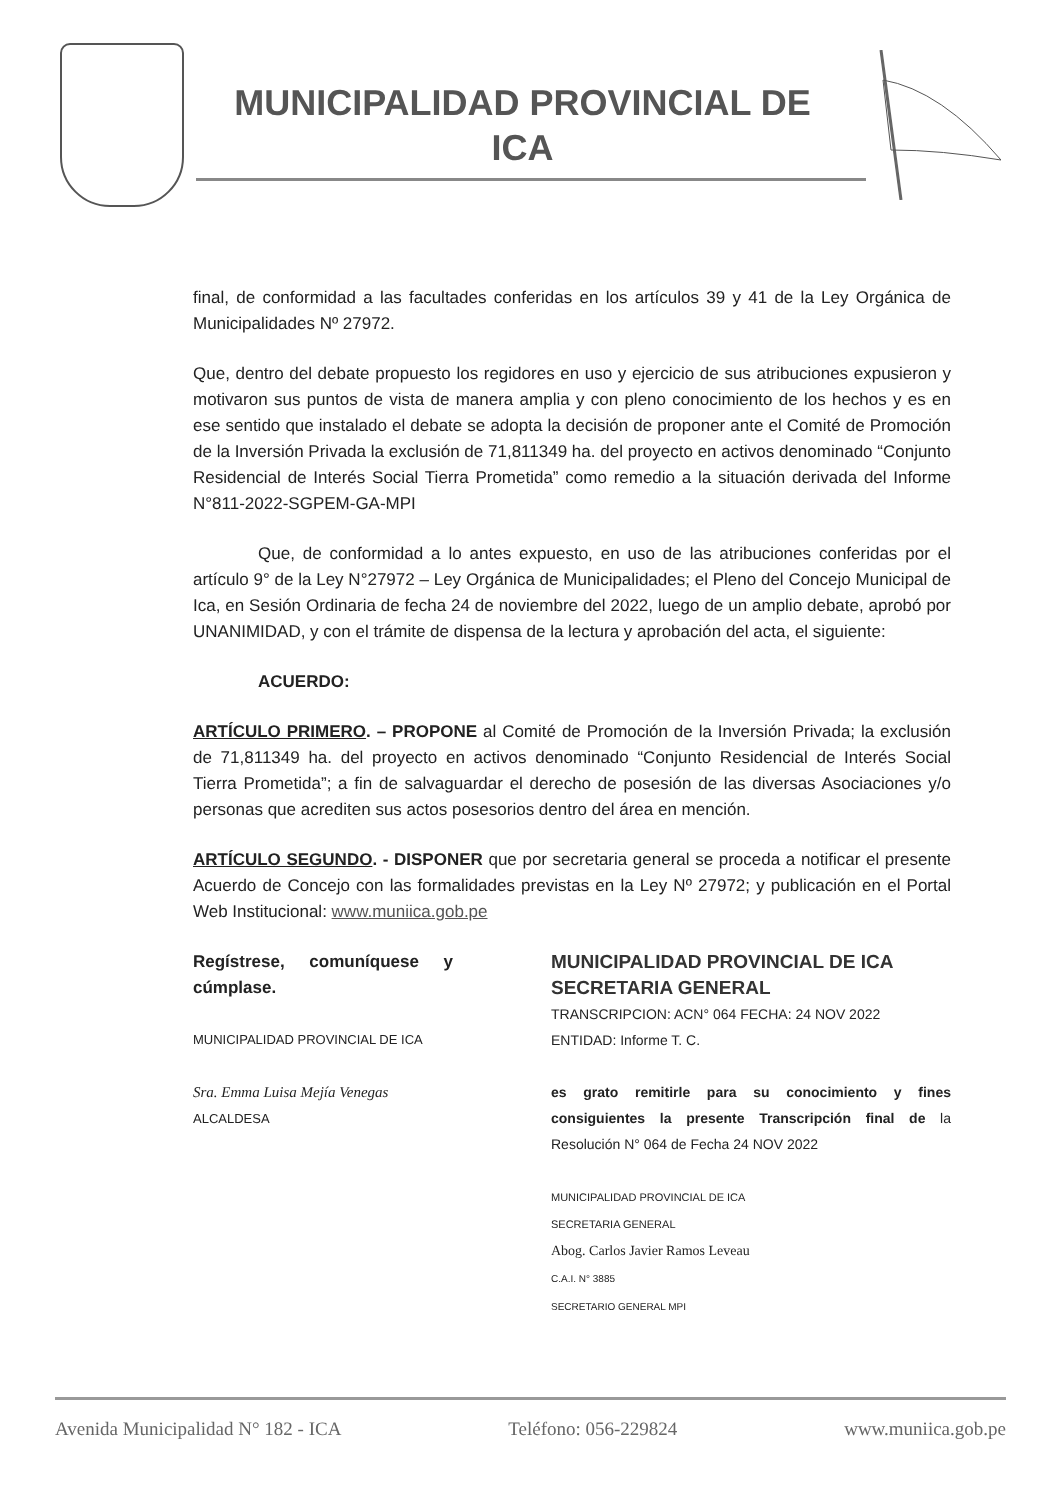MUNICIPALIDAD PROVINCIAL DE
ICA
final, de conformidad a las facultades conferidas en los artículos 39 y 41 de la Ley Orgánica de Municipalidades Nº 27972.
Que, dentro del debate propuesto los regidores en uso y ejercicio de sus atribuciones expusieron y motivaron sus puntos de vista de manera amplia y con pleno conocimiento de los hechos y es en ese sentido que instalado el debate se adopta la decisión de proponer ante el Comité de Promoción de la Inversión Privada la exclusión de 71,811349 ha. del proyecto en activos denominado “Conjunto Residencial de Interés Social Tierra Prometida” como remedio a la situación derivada del Informe N°811-2022-SGPEM-GA-MPI
Que, de conformidad a lo antes expuesto, en uso de las atribuciones conferidas por el artículo 9° de la Ley N°27972 – Ley Orgánica de Municipalidades; el Pleno del Concejo Municipal de Ica, en Sesión Ordinaria de fecha 24 de noviembre del 2022, luego de un amplio debate, aprobó por UNANIMIDAD, y con el trámite de dispensa de la lectura y aprobación del acta, el siguiente:
ACUERDO:
ARTÍCULO PRIMERO. – PROPONE al Comité de Promoción de la Inversión Privada; la exclusión de 71,811349 ha. del proyecto en activos denominado “Conjunto Residencial de Interés Social Tierra Prometida”; a fin de salvaguardar el derecho de posesión de las diversas Asociaciones y/o personas que acrediten sus actos posesorios dentro del área en mención.
ARTÍCULO SEGUNDO. - DISPONER que por secretaria general se proceda a notificar el presente Acuerdo de Concejo con las formalidades previstas en la Ley Nº 27972; y publicación en el Portal Web Institucional: www.muniica.gob.pe
Regístrese, comuníquese y cúmplase.
MUNICIPALIDAD PROVINCIAL DE ICA
Sra. Emma Luisa Mejía Venegas
ALCALDESA
MUNICIPALIDAD PROVINCIAL DE ICA
SECRETARIA GENERAL
TRANSCRIPCION: ACN° 064 FECHA: 24 NOV 2022
ENTIDAD: Informe T. C.
es grato remitirle para su conocimiento y fines consiguientes la presente Transcripción final de la Resolución N° 064 de Fecha 24 NOV 2022
MUNICIPALIDAD PROVINCIAL DE ICA
SECRETARIA GENERAL
Abog. Carlos Javier Ramos Leveau
C.A.I. N° 3885
SECRETARIO GENERAL MPI
Avenida Municipalidad N° 182 - ICA Teléfono: 056-229824 www.muniica.gob.pe